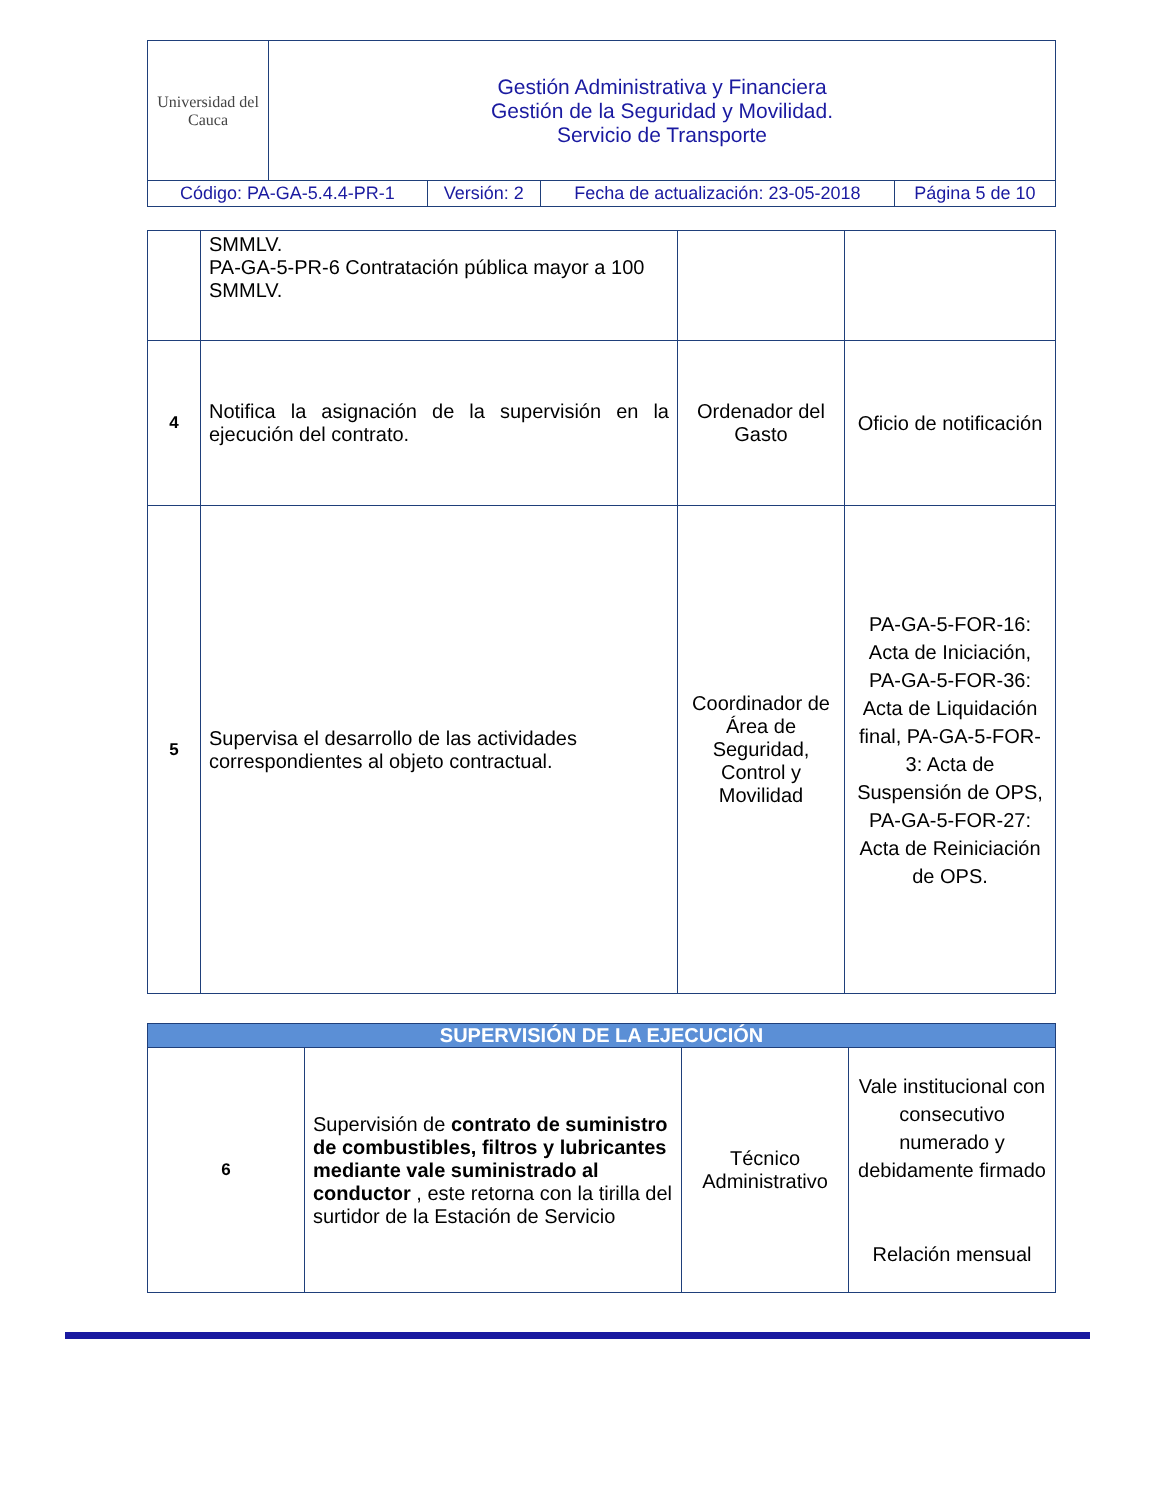| Universidad del Cauca | Gestión Administrativa y Financiera Gestión de la Seguridad y Movilidad. Servicio de Transporte | | | |
| Código: PA-GA-5.4.4-PR-1 | | Versión: 2 | Fecha de actualización: 23-05-2018 | Página 5 de 10 |
| | SMMLV. PA-GA-5-PR-6 Contratación pública mayor a 100 SMMLV. | | |
| 4 | Notifica la asignación de la supervisión en la ejecución del contrato. | Ordenador del Gasto | Oficio de notificación |
| 5 | Supervisa el desarrollo de las actividades correspondientes al objeto contractual. | Coordinador de Área de Seguridad, Control y Movilidad | PA-GA-5-FOR-16: Acta de Iniciación, PA-GA-5-FOR-36: Acta de Liquidación final, PA-GA-5-FOR-3: Acta de Suspensión de OPS, PA-GA-5-FOR-27: Acta de Reiniciación de OPS. |
| SUPERVISIÓN DE LA EJECUCIÓN | | | |
| 6 | Supervisión de contrato de suministro de combustibles, filtros y lubricantes mediante vale suministrado al conductor , este retorna con la tirilla del surtidor de la Estación de Servicio | Técnico Administrativo | Vale institucional con consecutivo numerado y debidamente firmado Relación mensual |